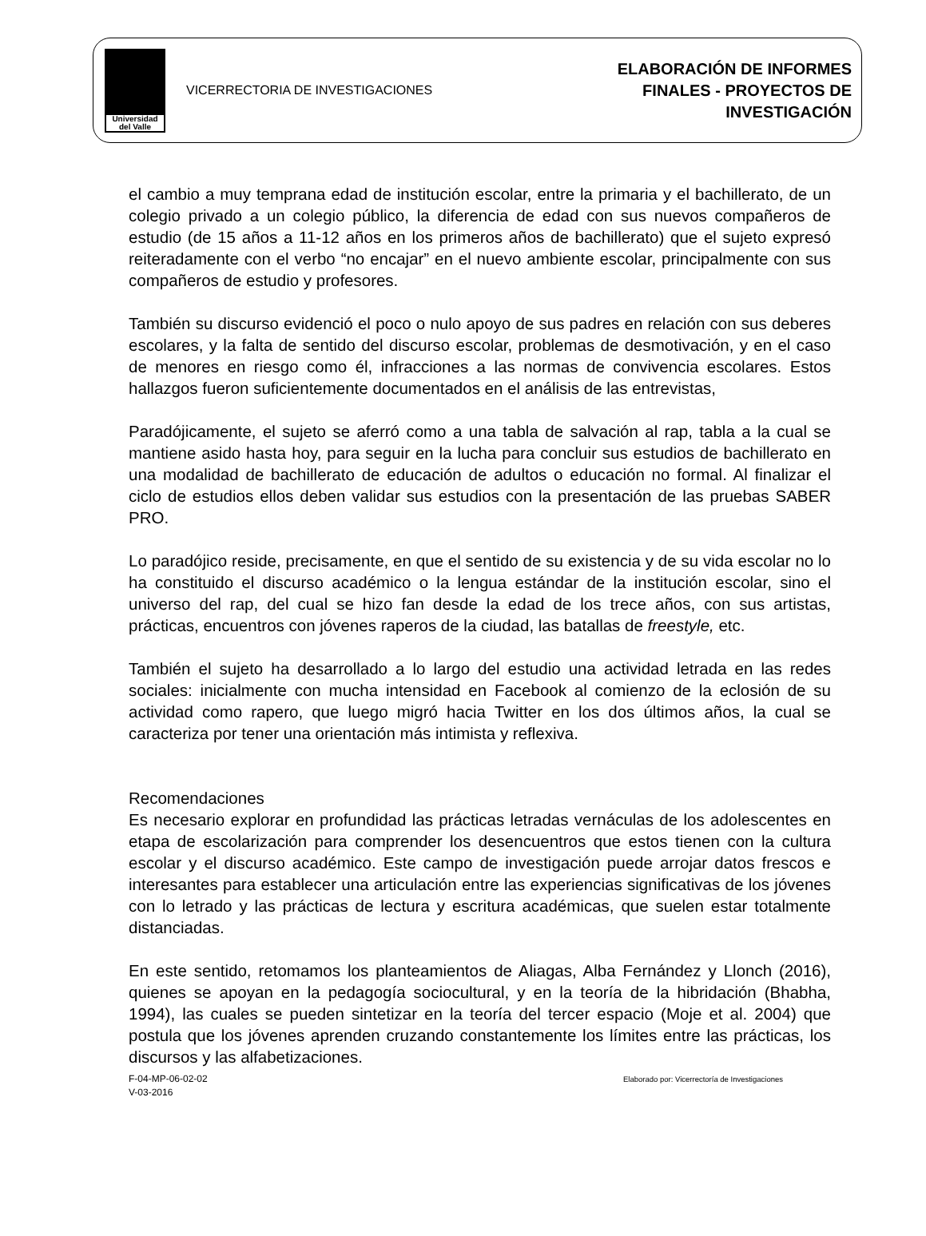Universidad
del Valle
VICERRECTORIA DE INVESTIGACIONES
ELABORACIÓN DE INFORMES
FINALES - PROYECTOS DE
INVESTIGACIÓN
el cambio a muy temprana edad de institución escolar, entre la primaria y el bachillerato, de un colegio privado a un colegio público, la diferencia de edad con sus nuevos compañeros de estudio (de 15 años a 11-12 años en los primeros años de bachillerato) que el sujeto expresó reiteradamente con el verbo “no encajar” en el nuevo ambiente escolar, principalmente con sus compañeros de estudio y profesores.
También su discurso evidenció el poco o nulo apoyo de sus padres en relación con sus deberes escolares, y la falta de sentido del discurso escolar, problemas de desmotivación, y en el caso de menores en riesgo como él, infracciones a las normas de convivencia escolares. Estos hallazgos fueron suficientemente documentados en el análisis de las entrevistas,
Paradójicamente, el sujeto se aferró como a una tabla de salvación al rap, tabla a la cual se mantiene asido hasta hoy, para seguir en la lucha para concluir sus estudios de bachillerato en una modalidad de bachillerato de educación de adultos o educación no formal. Al finalizar el ciclo de estudios ellos deben validar sus estudios con la presentación de las pruebas SABER PRO.
Lo paradójico reside, precisamente, en que el sentido de su existencia y de su vida escolar no lo ha constituido el discurso académico o la lengua estándar de la institución escolar, sino el universo del rap, del cual se hizo fan desde la edad de los trece años, con sus artistas, prácticas, encuentros con jóvenes raperos de la ciudad, las batallas de freestyle, etc.
También el sujeto ha desarrollado a lo largo del estudio una actividad letrada en las redes sociales: inicialmente con mucha intensidad en Facebook al comienzo de la eclosión de su actividad como rapero, que luego migró hacia Twitter en los dos últimos años, la cual se caracteriza por tener una orientación más intimista y reflexiva.
Recomendaciones
Es necesario explorar en profundidad las prácticas letradas vernáculas de los adolescentes en etapa de escolarización para comprender los desencuentros que estos tienen con la cultura escolar y el discurso académico. Este campo de investigación puede arrojar datos frescos e interesantes para establecer una articulación entre las experiencias significativas de los jóvenes con lo letrado y las prácticas de lectura y escritura académicas, que suelen estar totalmente distanciadas.
En este sentido, retomamos los planteamientos de Aliagas, Alba Fernández y Llonch (2016), quienes se apoyan en la pedagogía sociocultural, y en la teoría de la hibridación (Bhabha, 1994), las cuales se pueden sintetizar en la teoría del tercer espacio (Moje et al. 2004) que postula que los jóvenes aprenden cruzando constantemente los límites entre las prácticas, los discursos y las alfabetizaciones.
F-04-MP-06-02-02
V-03-2016
Elaborado por: Vicerrectoría de Investigaciones